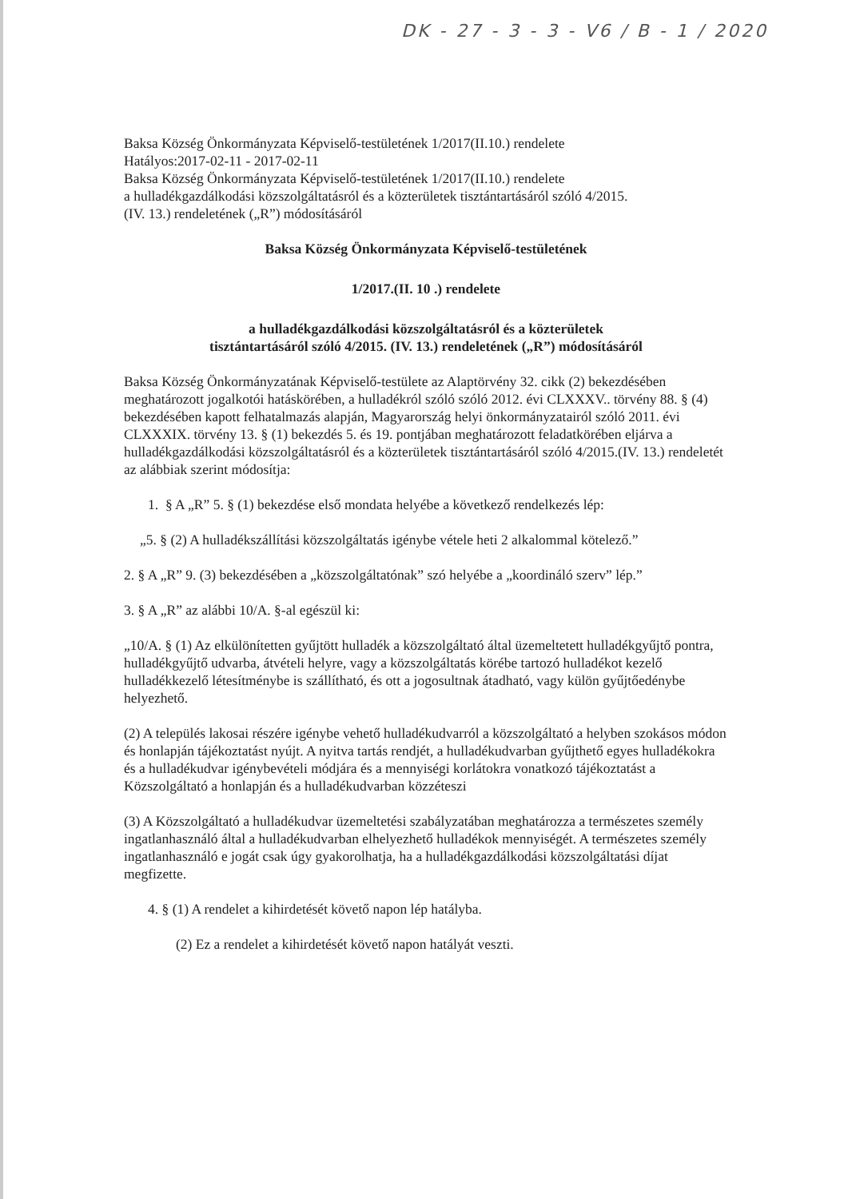DK - 27 - 3 - 3 - V6 / B - 1 / 2020
Baksa Község Önkormányzata Képviselő-testületének 1/2017(II.10.) rendelete
Hatályos:2017-02-11 - 2017-02-11
Baksa Község Önkormányzata Képviselő-testületének 1/2017(II.10.) rendelete
a hulladékgazdálkodási közszolgáltatásról és a közterületek tisztántartásáról szóló 4/2015.
(IV. 13.) rendeletének („R”) módosításáról
Baksa Község Önkormányzata Képviselő-testületének
1/2017.(II. 10 .) rendelete
a hulladékgazdálkodási közszolgáltatásról és a közterületek
tisztántartásáról szóló 4/2015. (IV. 13.) rendeletének („R”) módosításáról
Baksa Község Önkormányzatának Képviselő-testülete az Alaptörvény 32. cikk (2) bekezdésében meghatározott jogalkotói hatáskörében, a hulladékról szóló szóló 2012. évi CLXXXV.. törvény 88. § (4) bekezdésében kapott felhatalmazás alapján, Magyarország helyi önkormányzatairól szóló 2011. évi CLXXXIX. törvény 13. § (1) bekezdés 5. és 19. pontjában meghatározott feladatkörében eljárva a hulladékgazdálkodási közszolgáltatásról és a közterületek tisztántartásáról szóló 4/2015.(IV. 13.) rendeletét az alábbiak szerint módosítja:
1. § A „R” 5. § (1) bekezdése első mondata helyébe a következő rendelkezés lép:
„5. § (2) A hulladékszállítási közszolgáltatás igénybe vétele heti 2 alkalommal kötelező.”
2. § A „R” 9. (3) bekezdésében a „közszolgáltatónak” szó helyébe a „koordináló szerv” lép.”
3. § A „R” az alábbi 10/A. §-al egészül ki:
„10/A. § (1) Az elkülönítetten gyűjtött hulladék a közszolgáltató által üzemeltetett hulladékgyűjtő pontra, hulladékgyűjtő udvarba, átvételi helyre, vagy a közszolgáltatás körébe tartozó hulladékot kezelő hulladékkezelő létesítménybe is szállítható, és ott a jogosultnak átadható, vagy külön gyűjtőedénybe helyezhető.
(2) A település lakosai részére igénybe vehető hulladékudvarról a közszolgáltató a helyben szokásos módon és honlapján tájékoztatást nyújt. A nyitva tartás rendjét, a hulladékudvarban gyűjthető egyes hulladékokra és a hulladékudvar igénybevételi módjára és a mennyiségi korlátokra vonatkozó tájékoztatást a Közszolgáltató a honlapján és a hulladékudvarban közzéteszi
(3) A Közszolgáltató a hulladékudvar üzemeltetési szabályzatában meghatározza a természetes személy ingatlanhasználó által a hulladékudvarban elhelyezhető hulladékok mennyiségét. A természetes személy ingatlanhasználó e jogát csak úgy gyakorolhatja, ha a hulladékgazdálkodási közszolgáltatási díjat megfizette.
4. § (1) A rendelet a kihirdetését követő napon lép hatályba.
(2) Ez a rendelet a kihirdetését követő napon hatályát veszti.